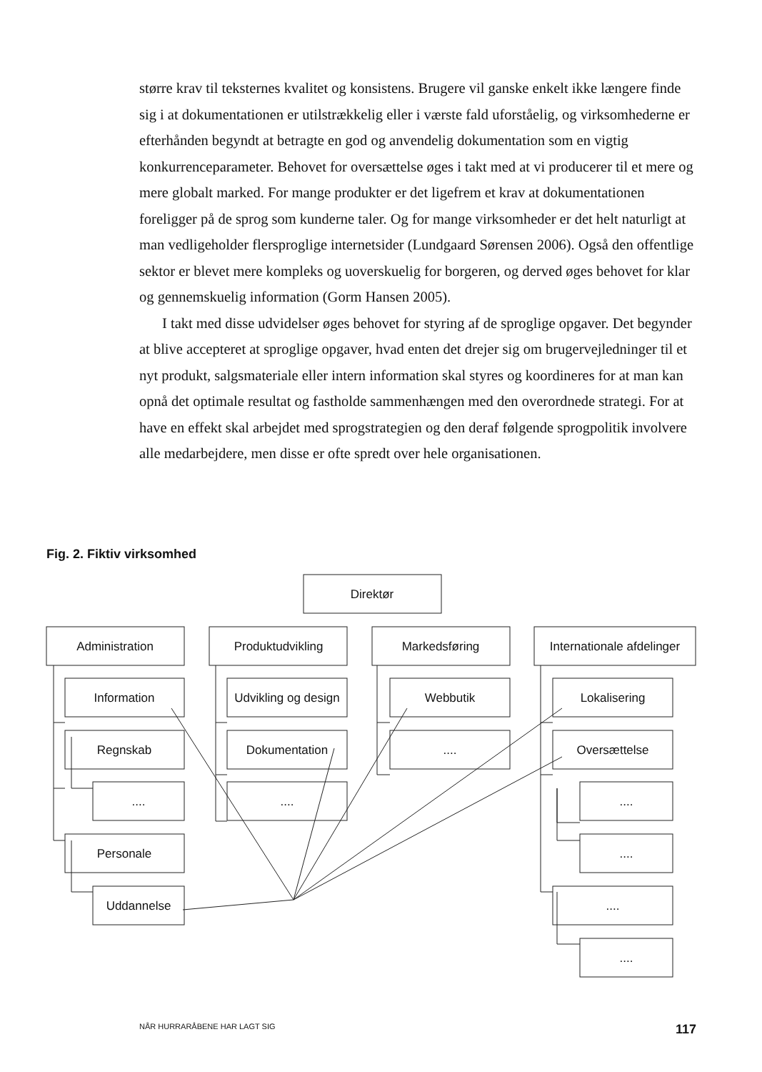større krav til teksternes kvalitet og konsistens. Brugere vil ganske enkelt ikke længere finde sig i at dokumentationen er utilstrækkelig eller i værste fald uforståelig, og virksomhederne er efterhånden begyndt at betragte en god og anvendelig dokumentation som en vigtig konkurrenceparameter. Behovet for oversættelse øges i takt med at vi producerer til et mere og mere globalt marked. For mange produkter er det ligefrem et krav at dokumentationen foreligger på de sprog som kunderne taler. Og for mange virksomheder er det helt naturligt at man vedligeholder flersproglige internetsider (Lundgaard Sørensen 2006). Også den offentlige sektor er blevet mere kompleks og uoverskuelig for borgeren, og derved øges behovet for klar og gennemskuelig information (Gorm Hansen 2005).
I takt med disse udvidelser øges behovet for styring af de sproglige opgaver. Det begynder at blive accepteret at sproglige opgaver, hvad enten det drejer sig om brugervejledninger til et nyt produkt, salgsmateriale eller intern information skal styres og koordineres for at man kan opnå det optimale resultat og fastholde sammenhængen med den overordnede strategi. For at have en effekt skal arbejdet med sprogstrategien og den deraf følgende sprogpolitik involvere alle medarbejdere, men disse er ofte spredt over hele organisationen.
Fig. 2. Fiktiv virksomhed
Direktør
Administration
Produktudvikling
Markedsføring
Internationale afdelinger
Information
Regnskab
....
Personale
Uddannelse
Udvikling og design
Dokumentation
....
Webbutik
....
Lokalisering
Oversættelse
....
....
....
....
NÅR HURRARÅBENE HAR LAGT SIG 117